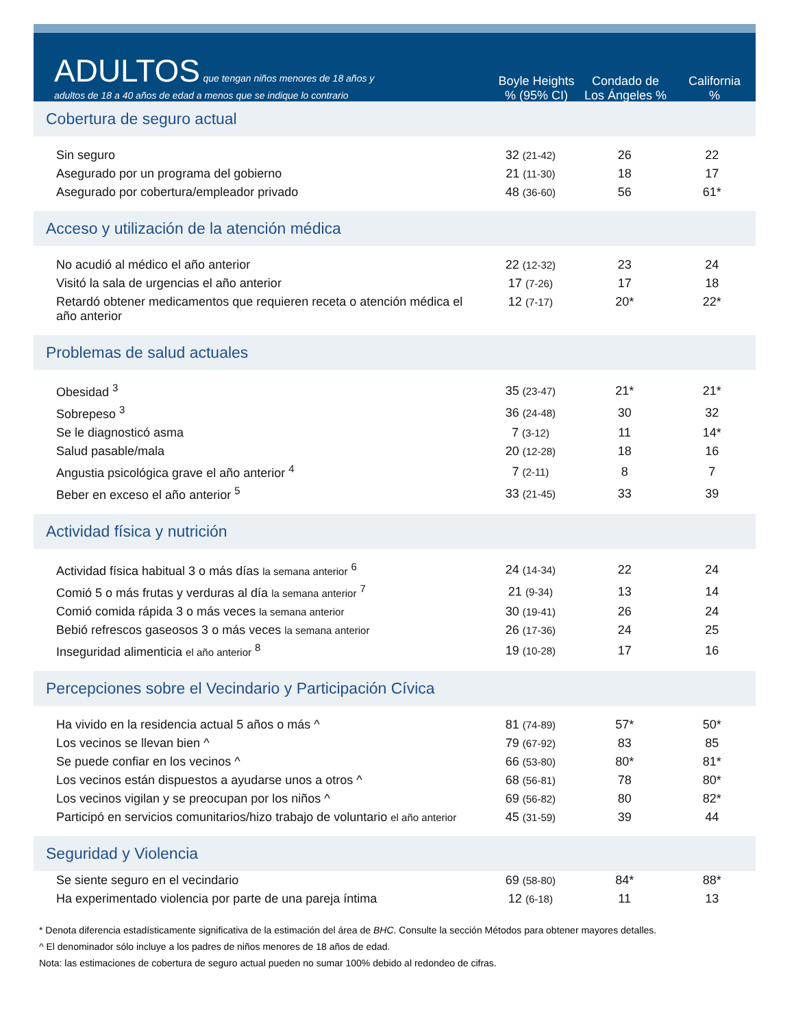ADULTOS que tengan niños menores de 18 años y
adultos de 18 a 40 años de edad a menos que se indique lo contrario
Boyle Heights
% (95% CI)
Condado de
Los Ángeles %
California
%
| Cobertura de seguro actual | | | |
| Sin seguro | 32 (21-42) | 26 | 22 |
| Asegurado por un programa del gobierno | 21 (11-30) | 18 | 17 |
| Asegurado por cobertura/empleador privado | 48 (36-60) | 56 | 61* |
| Acceso y utilización de la atención médica | | | |
| No acudió al médico el año anterior | 22 (12-32) | 23 | 24 |
| Visitó la sala de urgencias el año anterior | 17 (7-26) | 17 | 18 |
| Retardó obtener medicamentos que requieren receta o atención médica el año anterior | 12 (7-17) | 20* | 22* |
| Problemas de salud actuales | | | |
| Obesidad <sup>3</sup> | 35 (23-47) | 21* | 21* |
| Sobrepeso <sup>3</sup> | 36 (24-48) | 30 | 32 |
| Se le diagnosticó asma | 7 (3-12) | 11 | 14* |
| Salud pasable/mala | 20 (12-28) | 18 | 16 |
| Angustia psicológica grave el año anterior <sup>4</sup> | 7 (2-11) | 8 | 7 |
| Beber en exceso el año anterior <sup>5</sup> | 33 (21-45) | 33 | 39 |
| Actividad física y nutrición | | | |
| Actividad física habitual 3 o más días la semana anterior <sup>6</sup> | 24 (14-34) | 22 | 24 |
| Comió 5 o más frutas y verduras al día la semana anterior <sup>7</sup> | 21 (9-34) | 13 | 14 |
| Comió comida rápida 3 o más veces la semana anterior | 30 (19-41) | 26 | 24 |
| Bebió refrescos gaseosos 3 o más veces la semana anterior | 26 (17-36) | 24 | 25 |
| Inseguridad alimenticia el año anterior <sup>8</sup> | 19 (10-28) | 17 | 16 |
| Percepciones sobre el Vecindario y Participación Cívica | | | |
| Ha vivido en la residencia actual 5 años o más ^ | 81 (74-89) | 57* | 50* |
| Los vecinos se llevan bien ^ | 79 (67-92) | 83 | 85 |
| Se puede confiar en los vecinos ^ | 66 (53-80) | 80* | 81* |
| Los vecinos están dispuestos a ayudarse unos a otros ^ | 68 (56-81) | 78 | 80* |
| Los vecinos vigilan y se preocupan por los niños ^ | 69 (56-82) | 80 | 82* |
| Participó en servicios comunitarios/hizo trabajo de voluntario el año anterior | 45 (31-59) | 39 | 44 |
| Seguridad y Violencia | | | |
| Se siente seguro en el vecindario | 69 (58-80) | 84* | 88* |
| Ha experimentado violencia por parte de una pareja íntima | 12 (6-18) | 11 | 13 |
* Denota diferencia estadísticamente significativa de la estimación del área de BHC. Consulte la sección Métodos para obtener mayores detalles.
^ El denominador sólo incluye a los padres de niños menores de 18 años de edad.
Nota: las estimaciones de cobertura de seguro actual pueden no sumar 100% debido al redondeo de cifras.